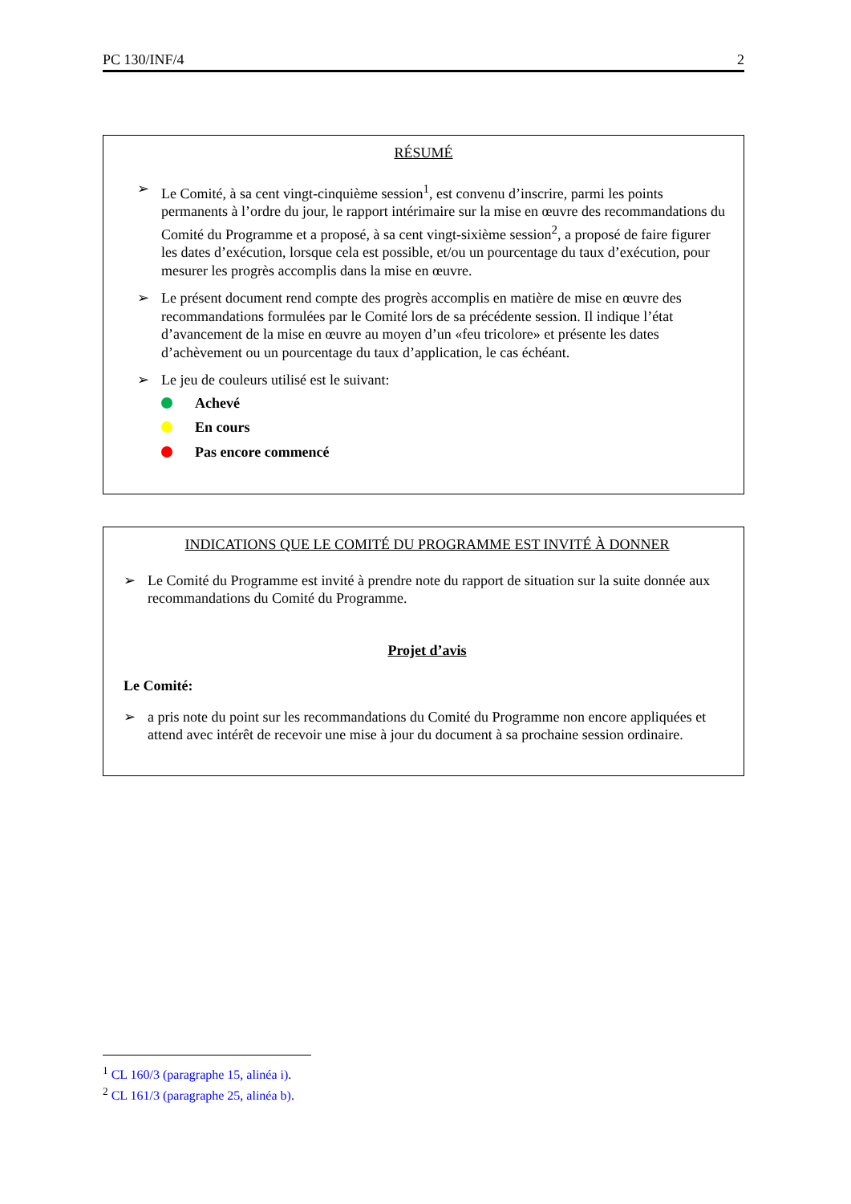PC 130/INF/4 2
RÉSUMÉ
➢ Le Comité, à sa cent vingt-cinquième session<sup>1</sup>, est convenu d’inscrire, parmi les points permanents à l’ordre du jour, le rapport intérimaire sur la mise en œuvre des recommandations du Comité du Programme et a proposé, à sa cent vingt-sixième session<sup>2</sup>, a proposé de faire figurer les dates d’exécution, lorsque cela est possible, et/ou un pourcentage du taux d’exécution, pour mesurer les progrès accomplis dans la mise en œuvre.
➢ Le présent document rend compte des progrès accomplis en matière de mise en œuvre des recommandations formulées par le Comité lors de sa précédente session. Il indique l’état d’avancement de la mise en œuvre au moyen d’un «feu tricolore» et présente les dates d’achèvement ou un pourcentage du taux d’application, le cas échéant.
➢ Le jeu de couleurs utilisé est le suivant:
Achevé
En cours
Pas encore commencé
INDICATIONS QUE LE COMITÉ DU PROGRAMME EST INVITÉ À DONNER
➢ Le Comité du Programme est invité à prendre note du rapport de situation sur la suite donnée aux recommandations du Comité du Programme.
Projet d’avis
Le Comité:
➢ a pris note du point sur les recommandations du Comité du Programme non encore appliquées et attend avec intérêt de recevoir une mise à jour du document à sa prochaine session ordinaire.
<sup>1</sup> CL 160/3 (paragraphe 15, alinéa i).
<sup>2</sup> CL 161/3 (paragraphe 25, alinéa b).